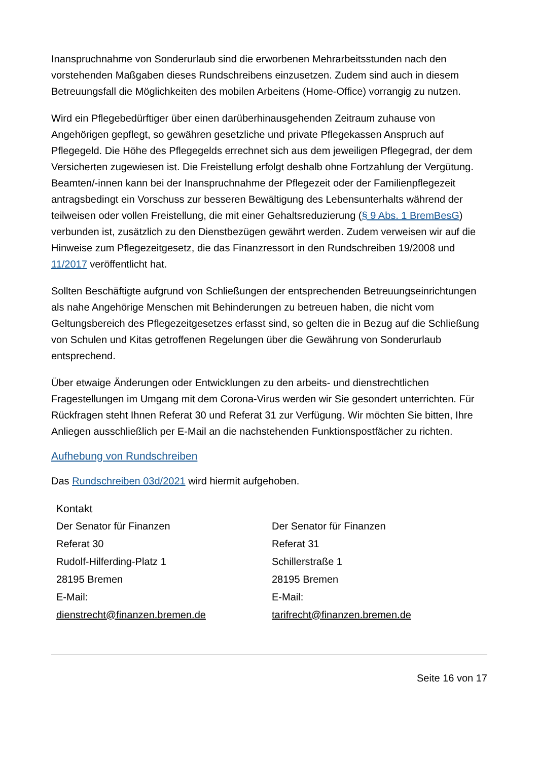Inanspruchnahme von Sonderurlaub sind die erworbenen Mehrarbeitsstunden nach den vorstehenden Maßgaben dieses Rundschreibens einzusetzen. Zudem sind auch in diesem Betreuungsfall die Möglichkeiten des mobilen Arbeitens (Home-Office) vorrangig zu nutzen.
Wird ein Pflegebedürftiger über einen darüberhinausgehenden Zeitraum zuhause von Angehörigen gepflegt, so gewähren gesetzliche und private Pflegekassen Anspruch auf Pflegegeld. Die Höhe des Pflegegelds errechnet sich aus dem jeweiligen Pflegegrad, der dem Versicherten zugewiesen ist. Die Freistellung erfolgt deshalb ohne Fortzahlung der Vergütung. Beamten/-innen kann bei der Inanspruchnahme der Pflegezeit oder der Familienpflegezeit antragsbedingt ein Vorschuss zur besseren Bewältigung des Lebensunterhalts während der teilweisen oder vollen Freistellung, die mit einer Gehaltsreduzierung (§ 9 Abs. 1 BremBesG) verbunden ist, zusätzlich zu den Dienstbezügen gewährt werden. Zudem verweisen wir auf die Hinweise zum Pflegezeitgesetz, die das Finanzressort in den Rundschreiben 19/2008 und 11/2017 veröffentlicht hat.
Sollten Beschäftigte aufgrund von Schließungen der entsprechenden Betreuungseinrichtungen als nahe Angehörige Menschen mit Behinderungen zu betreuen haben, die nicht vom Geltungsbereich des Pflegezeitgesetzes erfasst sind, so gelten die in Bezug auf die Schließung von Schulen und Kitas getroffenen Regelungen über die Gewährung von Sonderurlaub entsprechend.
Über etwaige Änderungen oder Entwicklungen zu den arbeits- und dienstrechtlichen Fragestellungen im Umgang mit dem Corona-Virus werden wir Sie gesondert unterrichten. Für Rückfragen steht Ihnen Referat 30 und Referat 31 zur Verfügung. Wir möchten Sie bitten, Ihre Anliegen ausschließlich per E-Mail an die nachstehenden Funktionspostfächer zu richten.
Aufhebung von Rundschreiben
Das Rundschreiben 03d/2021 wird hiermit aufgehoben.
Kontakt
Der Senator für Finanzen
Referat 30
Rudolf-Hilferding-Platz 1
28195 Bremen
E-Mail:
dienstrecht@finanzen.bremen.de
Der Senator für Finanzen
Referat 31
Schillerstraße 1
28195 Bremen
E-Mail:
tarifrecht@finanzen.bremen.de
Seite 16 von 17